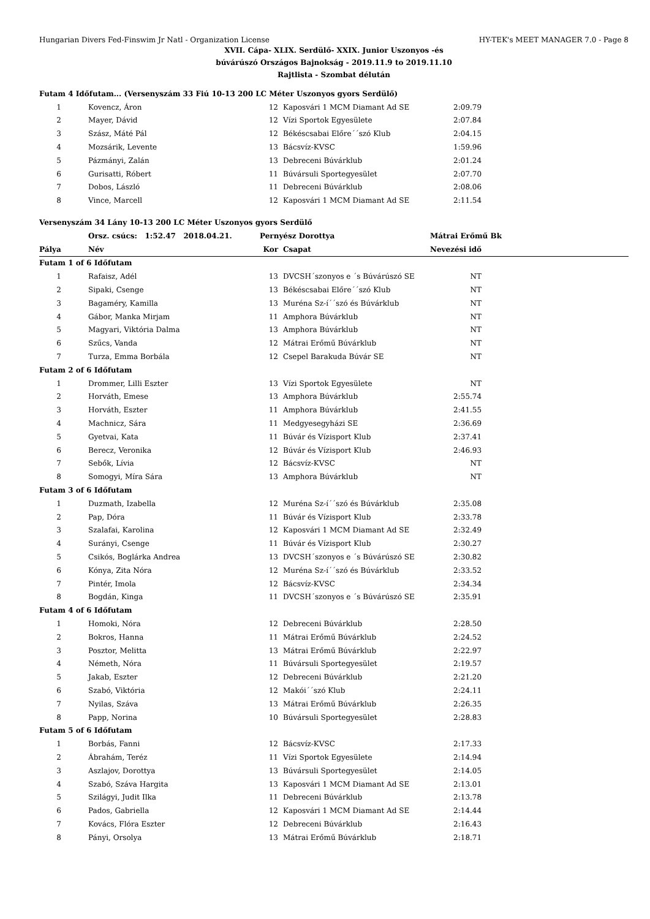Hungarian Divers Fed-Finswim Jr Natl - Organization License HY-TEK's MEET MANAGER 7.0 - Page 8
XVII. Cápa- XLIX. Serdülő- XXIX. Junior Uszonyos -és
búvárúszó Országos Bajnokság - 2019.11.9 to 2019.11.10
Rajtlista - Szombat délután
| Futam 4 Időfutam... (Versenyszám 33 Fiú 10-13 200 LC Méter Uszonyos gyors Serdülő) | | | | | |
| 1 | Kovencz, Áron | 12 | Kaposvári 1 MCM Diamant Ad SE | 2:09.79 | |
| 2 | Mayer, Dávid | 12 | Vízi Sportok Egyesülete | 2:07.84 | |
| 3 | Szász, Máté Pál | 12 | Békéscsabai Előre´´szó Klub | 2:04.15 | |
| 4 | Mozsárik, Levente | 13 | Bácsvíz-KVSC | 1:59.96 | |
| 5 | Pázmányi, Zalán | 13 | Debreceni Búvárklub | 2:01.24 | |
| 6 | Gurisatti, Róbert | 11 | Búvársuli Sportegyesület | 2:07.70 | |
| 7 | Dobos, László | 11 | Debreceni Búvárklub | 2:08.06 | |
| 8 | Vince, Marcell | 12 | Kaposvári 1 MCM Diamant Ad SE | 2:11.54 | |
| Versenyszám 34 Lány 10-13 200 LC Méter Uszonyos gyors Serdülő | | | | | |
| | Orsz. csúcs: 1:52.47 2018.04.21. | Pernyész Dorottya | | Mátrai Erőmű Bk | |
| Pálya | Név | Kor | Csapat | Nevezési idő | |
| Futam 1 of 6 Időfutam | | | | | |
| 1 | Rafaisz, Adél | 13 | DVCSH´szonyos e ´s Búvárúszó SE | NT | |
| 2 | Sipaki, Csenge | 13 | Békéscsabai Előre´´szó Klub | NT | |
| 3 | Bagaméry, Kamilla | 13 | Muréna Sz-í´´szó és Búvárklub | NT | |
| 4 | Gábor, Manka Mirjam | 11 | Amphora Búvárklub | NT | |
| 5 | Magyari, Viktória Dalma | 13 | Amphora Búvárklub | NT | |
| 6 | Szűcs, Vanda | 12 | Mátrai Erőmű Búvárklub | NT | |
| 7 | Turza, Emma Borbála | 12 | Csepel Barakuda Búvár SE | NT | |
| Futam 2 of 6 Időfutam | | | | | |
| 1 | Drommer, Lilli Eszter | 13 | Vízi Sportok Egyesülete | NT | |
| 2 | Horváth, Emese | 13 | Amphora Búvárklub | 2:55.74 | |
| 3 | Horváth, Eszter | 11 | Amphora Búvárklub | 2:41.55 | |
| 4 | Machnicz, Sára | 11 | Medgyesegyházi SE | 2:36.69 | |
| 5 | Gyetvai, Kata | 11 | Búvár és Vízisport Klub | 2:37.41 | |
| 6 | Berecz, Veronika | 12 | Búvár és Vízisport Klub | 2:46.93 | |
| 7 | Sebők, Lívia | 12 | Bácsvíz-KVSC | NT | |
| 8 | Somogyi, Míra Sára | 13 | Amphora Búvárklub | NT | |
| Futam 3 of 6 Időfutam | | | | | |
| 1 | Duzmath, Izabella | 12 | Muréna Sz-í´´szó és Búvárklub | 2:35.08 | |
| 2 | Pap, Dóra | 11 | Búvár és Vízisport Klub | 2:33.78 | |
| 3 | Szalafai, Karolina | 12 | Kaposvári 1 MCM Diamant Ad SE | 2:32.49 | |
| 4 | Surányi, Csenge | 11 | Búvár és Vízisport Klub | 2:30.27 | |
| 5 | Csikós, Boglárka Andrea | 13 | DVCSH´szonyos e ´s Búvárúszó SE | 2:30.82 | |
| 6 | Kónya, Zita Nóra | 12 | Muréna Sz-í´´szó és Búvárklub | 2:33.52 | |
| 7 | Pintér, Imola | 12 | Bácsvíz-KVSC | 2:34.34 | |
| 8 | Bogdán, Kinga | 11 | DVCSH´szonyos e ´s Búvárúszó SE | 2:35.91 | |
| Futam 4 of 6 Időfutam | | | | | |
| 1 | Homoki, Nóra | 12 | Debreceni Búvárklub | 2:28.50 | |
| 2 | Bokros, Hanna | 11 | Mátrai Erőmű Búvárklub | 2:24.52 | |
| 3 | Posztor, Melitta | 13 | Mátrai Erőmű Búvárklub | 2:22.97 | |
| 4 | Németh, Nóra | 11 | Búvársuli Sportegyesület | 2:19.57 | |
| 5 | Jakab, Eszter | 12 | Debreceni Búvárklub | 2:21.20 | |
| 6 | Szabó, Viktória | 12 | Makói´´szó Klub | 2:24.11 | |
| 7 | Nyilas, Száva | 13 | Mátrai Erőmű Búvárklub | 2:26.35 | |
| 8 | Papp, Norina | 10 | Búvársuli Sportegyesület | 2:28.83 | |
| Futam 5 of 6 Időfutam | | | | | |
| 1 | Borbás, Fanni | 12 | Bácsvíz-KVSC | 2:17.33 | |
| 2 | Ábrahám, Teréz | 11 | Vízi Sportok Egyesülete | 2:14.94 | |
| 3 | Aszlajov, Dorottya | 13 | Búvársuli Sportegyesület | 2:14.05 | |
| 4 | Szabó, Száva Hargita | 13 | Kaposvári 1 MCM Diamant Ad SE | 2:13.01 | |
| 5 | Szilágyi, Judit Ilka | 11 | Debreceni Búvárklub | 2:13.78 | |
| 6 | Pados, Gabriella | 12 | Kaposvári 1 MCM Diamant Ad SE | 2:14.44 | |
| 7 | Kovács, Flóra Eszter | 12 | Debreceni Búvárklub | 2:16.43 | |
| 8 | Pányi, Orsolya | 13 | Mátrai Erőmű Búvárklub | 2:18.71 | |